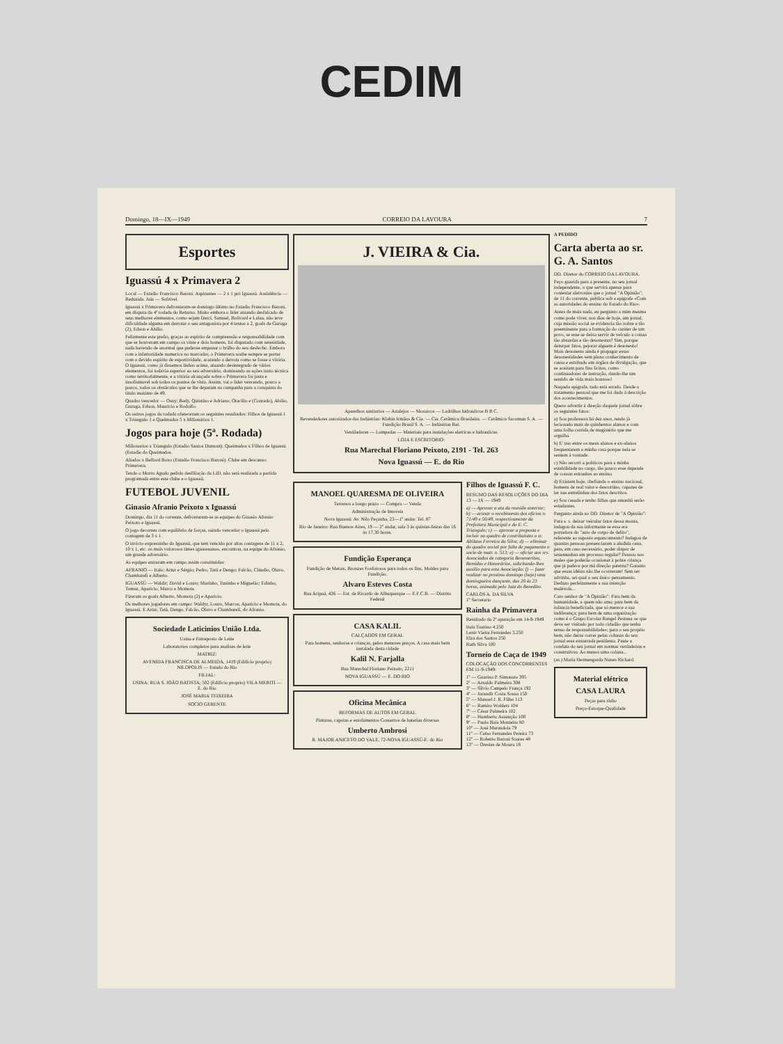CEDIM
Domingo, 18—IX—1949 CORREIO DA LAVOURA 7
Esportes
Iguassú 4 x Primavera 2
Local — Estadio Francisco Baroni. Aspirantes — 2 x 1 pró Iguassú. Assistência — Reduzida. Juiz — Sofrível.
Iguassú x Primavera defrontaram-se domingo último no Estadio Francisco Baroni, em disputa da 4ª rodada do Returno. Muito embora o lider atuando desfalcado de seus melhores elementos, como sejam Darcí, Samuel, Bolivard e Lalau, não teve dificuldade alguma em derrotar o seu antagonista por 4 tentos a 2, goals de Guruga (2), Edson e Abilio.
Felizmente este prelio, graças ao espirito de compreensão e responsabilidade com que se houveram em campo os vinte e dois homens, foi disputado com serenidade, nada havendo de anormal que pudesse empanar o brilho do seu desfecho. Embora com a inferioridade numerica no marcador, o Primavera soube sempre se portar com o devido espirito de esportividade, acatando a derrota como se fosse a vitória. O Iguassú, como já dissemos linhas acima, atuando desintegrado de vários elementos, foi todavia superior ao seu adversário, dominando as ações tanto técnica como territorialmente, e a vitória alcançada sobre o Primavera foi justa e insofismavel sob todos os pontos de vista. Assim, vai o lider vencendo, pouco a pouco, todos os obstáculos que se lhe deparam na campanha para a conquista do titulo maximo de 49.
Quadro vencedor — Osny; Bady, Quintino e Adriano; Otacilio e (Conrado), Abilio, Guruga, Edson, Mauricio e Rodolfo.
Os outros jogos da rodada ofereceram os seguintes resultados: Filhos de Iguassú 1 x Triangulo 1 e Queimados 5 x Milionários 1.
Jogos para hoje (5ª. Rodada)
Milionarios x Triangulo (Estadio Santos Dumont). Queimados x Filhos de Iguassú (Estadio do Queimados.
Aliados x Belford Roxo (Estadio Francisco Baroni). Clube em descanso: Primavera.
Tendo o Morro Agudo pedido desfiliação da LID, não será realizada a partida programada entre este clube e o Iguassú.
FUTEBOL JUVENIL
Ginasio Afranio Peixoto x Iguassú
Domingo, dia 11 do corrente, defrontaram-se as equipes do Ginasio Afranio Peixoto e Iguassú.
O jogo decorreu com equilibrio de forças, saindo vencedor o Iguassú pela contagem de 3 x 1.
O invicto expressinho do Iguassú, que tem vencido por altas contagens de 11 x 2, 10 x 1, etc. os mais valorosos times iguassuanos, encontrou, na equipe do Afranio, um grande adversário.
As equipes entraram em campo assim constituidas:
AFRANIO — Italo; Artur e Sérgio; Pedro, Tatú e Dengo; Falcão, Cláudio, Olavo, Chambareli e Alberto.
IGUASSÚ — Waldir; David e Louro; Marinho, Tuninho e Miguelác; Edinho, Tomaz, Aparicio, Marco e Momota.
Fizeram os goals Alberto, Momota (2) e Aparicio.
Os melhores jogadores em campo: Waldyr, Louro, Marcos, Aparicio e Momota, do Iguassú. E Artur, Tatú, Dengo, Falcão, Olavo e Chambareli, do Afranio.
Sociedade Laticinios União Ltda.
Usina e Entreposto de Leite
Laboratorios completos para analises de leite
MATRIZ:
AVENIDA FRANCISCA DE ALMEIDA, 1419 (Edificio proprio) NILOPOLIS — Estado do Rio
FILIAL:
USINA: RUA S. JOÃO BATISTA, 502 (Edificio proprio) VILA MERITI — E. do Rio
JOSÉ MARIA TEIXEIRA
SOCIO GERENTE
J. VIEIRA & Cia.
Aparelhos sanitarios — Azulejos — Mosaicos — Ladrilhos hidraulicos B R C.
Revendedores autorizados das Indústrias: Klabin Irmãos & Cia. — Cia. Cerâmica Brasileira. — Cerâmica Sacoman S. A. — Fundição Brasil S. A. — Indústrias Rei.
Ventiladores — Lampadas — Materiais para instalações eletricas e hidraulicas.
LOJA E ESCRITORIO:
Rua Marechal Floriano Peixoto, 2191 - Tel. 263
Nova Iguassú — E. do Rio
MANOEL QUARESMA DE OLIVEIRA
Terrenos a longo prazo — Compra — Venda
Administração de Imoveis
Nova Iguassú: Av. Nilo Peçanha, 23—1º andar. Tel. 87
Rio de Janeiro: Rua Buenos Aires, 19 — 2º andar, sala 3 às quintas-feiras das 16 às 17,30 horas.
Fundição Esperança
Fundição de Metais, Bronzes Fosforosos para todos os fins, Moldes para Fundição.
Alvaro Esteves Costa
Rua Aripuá, 426 — Est. de Ricardo de Albuquerque — E.F.C.B. — Distrito Federal
CASA KALIL
CALÇADOS EM GERAL
Para homens, senhoras e crianças, pelos menores preços. A casa mais bem instalada desta cidade
Kalil N. Farjalla
Rua Marechal Floriano Peixoto, 2211
NOVA IGUASSÚ — E. DO RIO
Oficina Mecânica
REFORMAS DE AUTOS EM GERAL
Pinturas, capotas e estofamentos Consertos de baterias diversas
Umberto Ambrosi
R. MAJOR ANICETO DO VALE, 72-NOVA IGUASSÚ-E. do Rio
Filhos de Iguassú F. C.
RESUMO DAS RESOLUÇÕES DO DIA 13 — IX — 1949
a) — Aprovar a ata da reunião anterior; b) — acusar o recebimento dos oficios n. 71/49 e 50/49, respectivamente da Prefeitura Municipal e do E. C. Triangulo; c) — aprovar a proposta e incluir no quadro de contribuintes o sr. Altilano Ferreira da Silva; d) — eliminar do quadro social por falta de pagamento o socio de matr. n. 513; e) — oficiar aos srs. Associados de categoria Benemeritos, Remidos e Honorários, solicitando-lhes auxilio para esta Associação; f) — fazer realizar no proximo domingo (hoje) uma domingueira dançante, das 20 às 23 horas, animada pelo Jazz do Benedito.
CARLOS A. DA SILVA
1º Secretario
Rainha da Primavera
Resultado da 2ª apuração em 14-9-1949
Itala Tourino 4.250
Lenir Vieira Fernandes 3.250
Elza dos Santos 250
Ruth Silva 100
Torneio de Caça de 1949
COLOCAÇÃO DOS CONCORRENTES EM 11-9-1949:
1º — Guarino P. Simonato 395
2º — Arnaldo Palmeira 308
3º — Silvio Campelo França 192
4º — Jurandir Costa Sousa 150
5º — Manoel J. R. Filho 113
6º — Ramiro Wohlers 104
7º — César Palmeira 102
8º — Humberto Assunção 100
9º — Paulo Baía Monteiro 80
10º — José Marandola 79
11º — Celso Fernandes Pereira 73
12º — Roberto Baroni Soares 48
13º — Orestes de Moura 18
A PEDIDO
Carta aberta ao sr. G. A. Santos
DD. Diretor do CORREIO DA LAVOURA.
Peço guarida para a presente, no seu jornal independente, o que servirá apenas para contestar aleivosias que o jornal "A Opinião", de 11 do corrente, publica sob a epigrafe «Com as autoridades do ensino do Estado do Rio».
Antes de mais nada, eu pergunto a mim mesma como pode viver, nos dias de hoje, um jornal, cuja missão social se evidencia tão nobre e tão preeminente para a formação do caráter de um povo, se esse se deixa servir de veículo a coisas tão absurdas e tão desonestas? Sim, porque deturpar fatos, pejorar alguem é desonesto! Mais desonesto ainda é propagar essas desonestidades sem pleno conhecimento de causa e estribado em órgãos de divulgação, que se aceitam para fins licitos, como continuadores de instrução, dando-lhe um sentido de vida mais honroso!
Naquela epigrafe, tudo está errado. Desde o tratamento pessoal que me foi dado à descrição dos acontecimentos.
Quero advertir à direção daquele jornal sôbre os seguintes fatos:
a) Sou professora há dez anos, tendo já lecionado mais de quinhentos alunos e com uma folha corrida de magistério que me orgulha.
b) E' uso entre os meus alunos e ex-alunos frequentarem a minha casa porque nela se sentem à vontade.
c) Não recorri a politicos para a minha estabilidade no cargo, tão pouco esse depende de cousas estranhas ao ensino.
d) Existem hoje, chefiando o ensino nacional, homens de real valor e descortino, capazes de ler nas entrelinhas dos fatos descritos.
e) Sou casada e tenho filhas que amanhã serão estudantes.
Pergunto ainda ao DD. Diretor de "A Opinião":
Para s. s. deixar veicular fatos dessa monta, indagou da sua informante se essa era portadora do "auto de corpo de delito", referente ao suposto espancamento? Indagou de quantas pessoas presenciaram a aludida cena, para, em caso necessário, poder dispor de testemunhas em processo regular? Pensou nos males que poderão ocasionar à pobre criança que já padece por má direção paterna? Garanto que essas idéias não lhe ocorreram! Sem ser advinha, sei qual o seu único pensamento. Deduzo perfeitamente a sua intenção malévola...
Caro senhor de "A Opinião": Para bem da humanidade, a quem não ama; para bem da infancia beneficiada, que só merece a sua indiferença; para bem de uma organização como é o Grupo Escolar Rangel Pestana «e que deve ser visitado por todo cidadão que tenha senso de responsabilidade»; para o seu proprio bem, não deixe correr pelas colunas do seu jornal essa enxurrada pestilenta. Paute a conduta do seu jornal em normas verdadeiras e construtivas. Ao menos uma coluna...
(as.) Maria Hermengarda Nunes Richard.
Material elétrico
CASA LAURA
Peças para rádio
Preço-Estoque-Qualidade